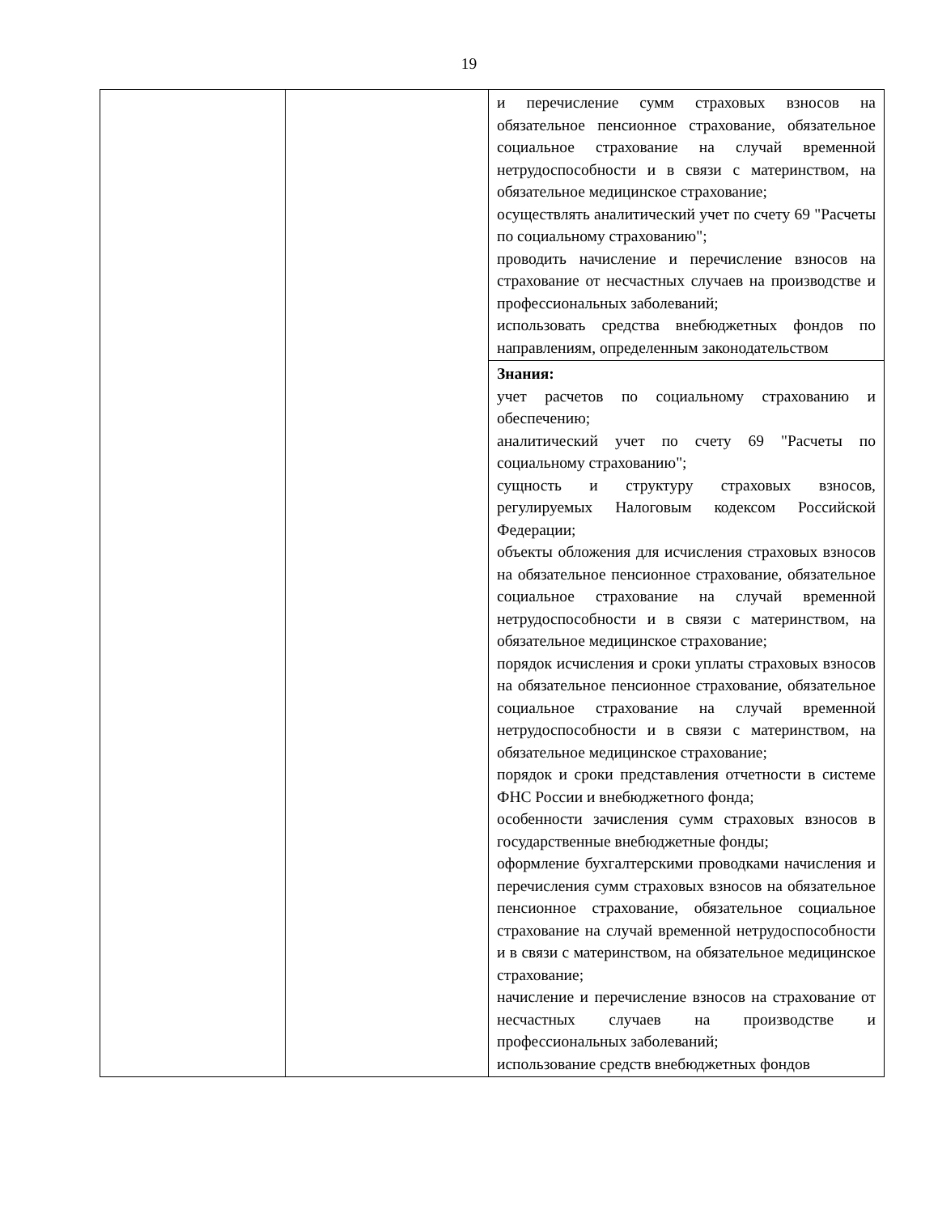19
| | | и перечисление сумм страховых взносов на обязательное пенсионное страхование, обязательное социальное страхование на случай временной нетрудоспособности и в связи с материнством, на обязательное медицинское страхование; осуществлять аналитический учет по счету 69 "Расчеты по социальному страхованию"; проводить начисление и перечисление взносов на страхование от несчастных случаев на производстве и профессиональных заболеваний; использовать средства внебюджетных фондов по направлениям, определенным законодательством |
| | | Знания: учет расчетов по социальному страхованию и обеспечению; аналитический учет по счету 69 "Расчеты по социальному страхованию"; сущность и структуру страховых взносов, регулируемых Налоговым кодексом Российской Федерации; объекты обложения для исчисления страховых взносов на обязательное пенсионное страхование, обязательное социальное страхование на случай временной нетрудоспособности и в связи с материнством, на обязательное медицинское страхование; порядок исчисления и сроки уплаты страховых взносов на обязательное пенсионное страхование, обязательное социальное страхование на случай временной нетрудоспособности и в связи с материнством, на обязательное медицинское страхование; порядок и сроки представления отчетности в системе ФНС России и внебюджетного фонда; особенности зачисления сумм страховых взносов в государственные внебюджетные фонды; оформление бухгалтерскими проводками начисления и перечисления сумм страховых взносов на обязательное пенсионное страхование, обязательное социальное страхование на случай временной нетрудоспособности и в связи с материнством, на обязательное медицинское страхование; начисление и перечисление взносов на страхование от несчастных случаев на производстве и профессиональных заболеваний; использование средств внебюджетных фондов |